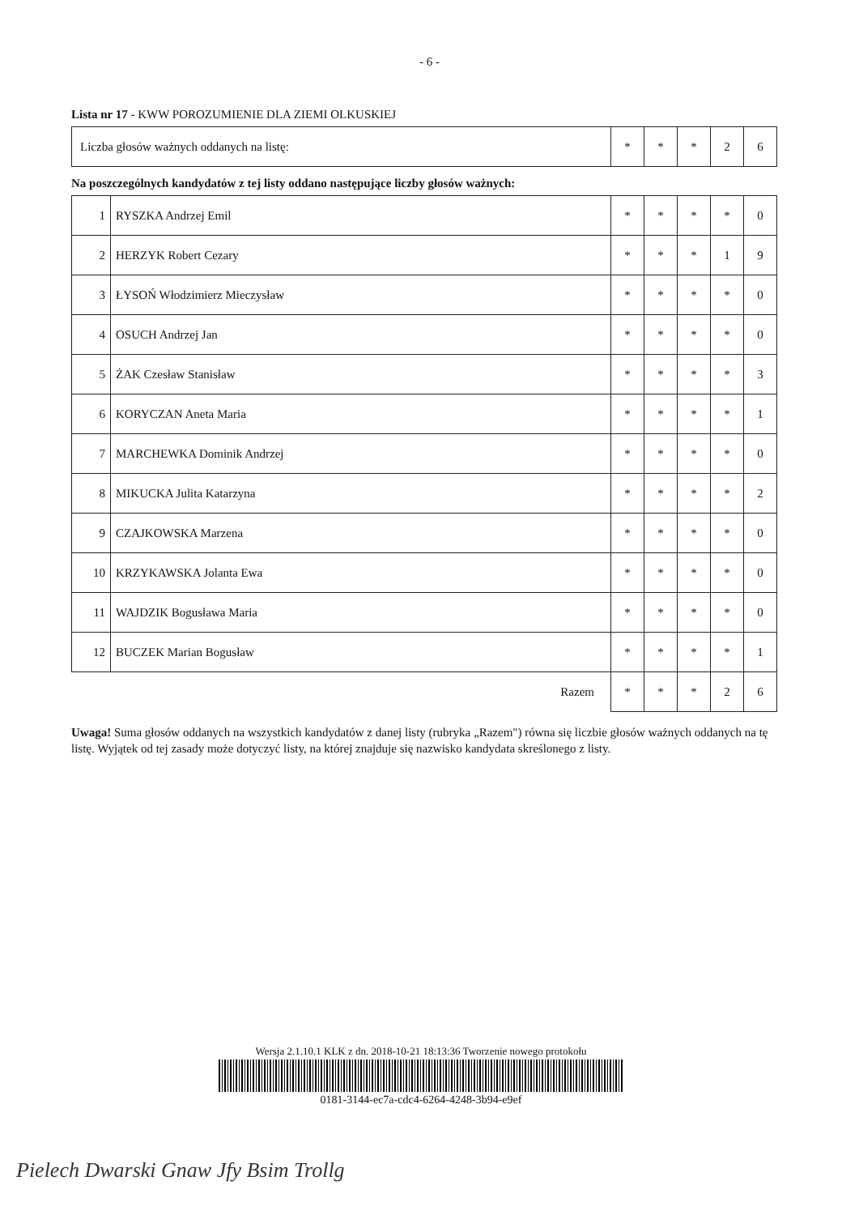- 6 -
Lista nr 17 - KWW POROZUMIENIE DLA ZIEMI OLKUSKIEJ
| Liczba głosów ważnych oddanych na listę: | * | * | * | 2 | 6 |
Na poszczególnych kandydatów z tej listy oddano następujące liczby głosów ważnych:
| 1 | RYSZKA Andrzej Emil | * | * | * | * | 0 |
| 2 | HERZYK Robert Cezary | * | * | * | 1 | 9 |
| 3 | ŁYSOŃ Włodzimierz Mieczysław | * | * | * | * | 0 |
| 4 | OSUCH Andrzej Jan | * | * | * | * | 0 |
| 5 | ŻAK Czesław Stanisław | * | * | * | * | 3 |
| 6 | KORYCZAN Aneta Maria | * | * | * | * | 1 |
| 7 | MARCHEWKA Dominik Andrzej | * | * | * | * | 0 |
| 8 | MIKUCKA Julita Katarzyna | * | * | * | * | 2 |
| 9 | CZAJKOWSKA Marzena | * | * | * | * | 0 |
| 10 | KRZYKAWSKA Jolanta Ewa | * | * | * | * | 0 |
| 11 | WAJDZIK Bogusława Maria | * | * | * | * | 0 |
| 12 | BUCZEK Marian Bogusław | * | * | * | * | 1 |
| Razem | | * | * | * | 2 | 6 |
Uwaga! Suma głosów oddanych na wszystkich kandydatów z danej listy (rubryka „Razem") równa się liczbie głosów ważnych oddanych na tę listę. Wyjątek od tej zasady może dotyczyć listy, na której znajduje się nazwisko kandydata skreślonego z listy.
Wersja 2.1.10.1 KLK z dn. 2018-10-21 18:13:36 Tworzenie nowego protokołu
0181-3144-ec7a-cdc4-6264-4248-3b94-e9ef
Pielech Dwarski Gnaw Jfy Bsim Trollg